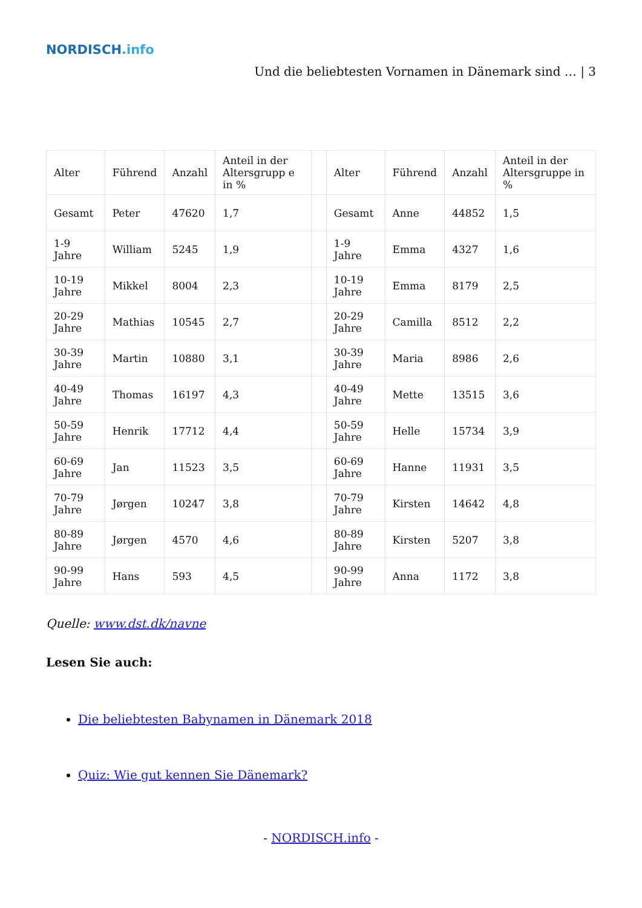NORDISCH.info
Und die beliebtesten Vornamen in Dänemark sind … | 3
| Alter | Führend | Anzahl | Anteil in der Altersgrupp e in % | | Alter | Führend | Anzahl | Anteil in der Altersgruppe in % |
| --- | --- | --- | --- | --- | --- | --- | --- | --- |
| Gesamt | Peter | 47620 | 1,7 | | Gesamt | Anne | 44852 | 1,5 |
| 1-9 Jahre | William | 5245 | 1,9 | | 1-9 Jahre | Emma | 4327 | 1,6 |
| 10-19 Jahre | Mikkel | 8004 | 2,3 | | 10-19 Jahre | Emma | 8179 | 2,5 |
| 20-29 Jahre | Mathias | 10545 | 2,7 | | 20-29 Jahre | Camilla | 8512 | 2,2 |
| 30-39 Jahre | Martin | 10880 | 3,1 | | 30-39 Jahre | Maria | 8986 | 2,6 |
| 40-49 Jahre | Thomas | 16197 | 4,3 | | 40-49 Jahre | Mette | 13515 | 3,6 |
| 50-59 Jahre | Henrik | 17712 | 4,4 | | 50-59 Jahre | Helle | 15734 | 3,9 |
| 60-69 Jahre | Jan | 11523 | 3,5 | | 60-69 Jahre | Hanne | 11931 | 3,5 |
| 70-79 Jahre | Jørgen | 10247 | 3,8 | | 70-79 Jahre | Kirsten | 14642 | 4,8 |
| 80-89 Jahre | Jørgen | 4570 | 4,6 | | 80-89 Jahre | Kirsten | 5207 | 3,8 |
| 90-99 Jahre | Hans | 593 | 4,5 | | 90-99 Jahre | Anna | 1172 | 3,8 |
Quelle: www.dst.dk/navne
Lesen Sie auch:
Die beliebtesten Babynamen in Dänemark 2018
Quiz: Wie gut kennen Sie Dänemark?
- NORDISCH.info -